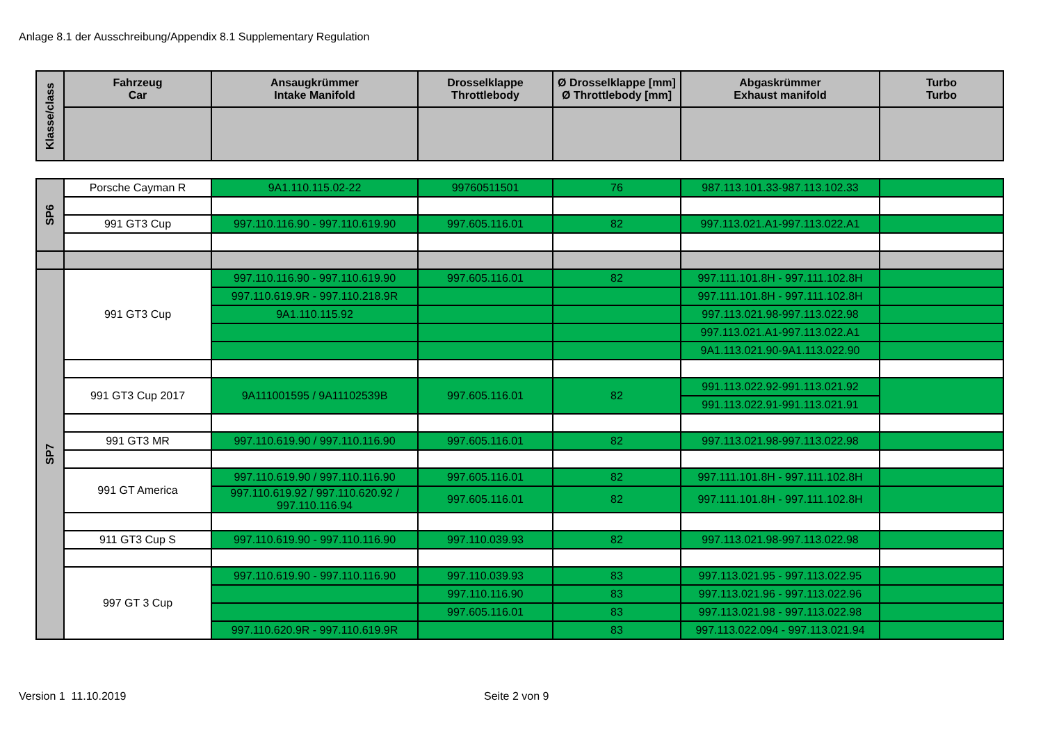Anlage 8.1 der Ausschreibung/Appendix 8.1 Supplementary Regulation
| Klasse/class | Fahrzeug Car | Ansaugkrümmer Intake Manifold | Drosselklappe Throttlebody | Ø Drosselklappe [mm] Ø Throttlebody [mm] | Abgaskrümmer Exhaust manifold | Turbo Turbo |
| --- | --- | --- | --- | --- | --- | --- |
| SP6 | Porsche Cayman R | 9A1.110.115.02-22 | 99760511501 | 76 | 987.113.101.33-987.113.102.33 | |
| | 991 GT3 Cup | 997.110.116.90 - 997.110.619.90 | 997.605.116.01 | 82 | 997.113.021.A1-997.113.022.A1 | |
| SP7 | 991 GT3 Cup | 997.110.116.90 - 997.110.619.90 | 997.605.116.01 | 82 | 997.111.101.8H - 997.111.102.8H | |
| | | 997.110.619.9R - 997.110.218.9R | | | 997.111.101.8H - 997.111.102.8H | |
| | | 9A1.110.115.92 | | | 997.113.021.98-997.113.022.98 | |
| | | | | | 997.113.021.A1-997.113.022.A1 | |
| | | | | | 9A1.113.021.90-9A1.113.022.90 | |
| | 991 GT3 Cup 2017 | 9A111001595 / 9A11102539B | 997.605.116.01 | 82 | 991.113.022.92-991.113.021.92 | |
| | | | | | 991.113.022.91-991.113.021.91 | |
| | 991 GT3 MR | 997.110.619.90 / 997.110.116.90 | 997.605.116.01 | 82 | 997.113.021.98-997.113.022.98 | |
| | 991 GT America | 997.110.619.90 / 997.110.116.90 | 997.605.116.01 | 82 | 997.111.101.8H - 997.111.102.8H | |
| | | 997.110.619.92 / 997.110.620.92 / 997.110.116.94 | 997.605.116.01 | 82 | 997.111.101.8H - 997.111.102.8H | |
| | 911 GT3 Cup S | 997.110.619.90 - 997.110.116.90 | 997.110.039.93 | 82 | 997.113.021.98-997.113.022.98 | |
| | 997 GT 3 Cup | 997.110.619.90 - 997.110.116.90 | 997.110.039.93 | 83 | 997.113.021.95 - 997.113.022.95 | |
| | | | 997.110.116.90 | 83 | 997.113.021.96 - 997.113.022.96 | |
| | | | 997.605.116.01 | 83 | 997.113.021.98 - 997.113.022.98 | |
| | | 997.110.620.9R - 997.110.619.9R | | 83 | 997.113.022.094 - 997.113.021.94 | |
Version 1 11.10.2019 Seite 2 von 9